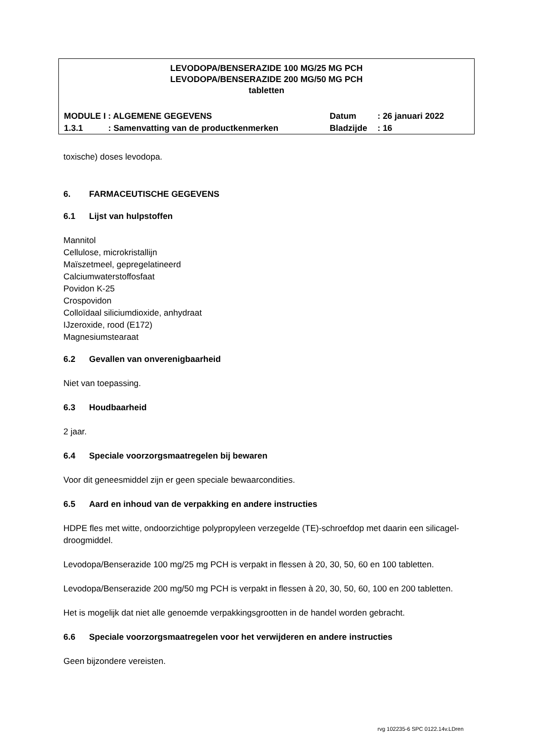LEVODOPA/BENSERAZIDE 100 MG/25 MG PCH
LEVODOPA/BENSERAZIDE 200 MG/50 MG PCH
tabletten
| MODULE I : ALGEMENE GEGEVENS | | Datum | : 26 januari 2022 |
| 1.3.1 | : Samenvatting van de productkenmerken | Bladzijde | : 16 |
toxische) doses levodopa.
6. FARMACEUTISCHE GEGEVENS
6.1 Lijst van hulpstoffen
Mannitol
Cellulose, microkristallijn
Maïszetmeel, gepregelatineerd
Calciumwaterstoffosfaat
Povidon K-25
Crospovidon
Colloïdaal siliciumdioxide, anhydraat
IJzeroxide, rood (E172)
Magnesiumstearaat
6.2 Gevallen van onverenigbaarheid
Niet van toepassing.
6.3 Houdbaarheid
2 jaar.
6.4 Speciale voorzorgsmaatregelen bij bewaren
Voor dit geneesmiddel zijn er geen speciale bewaarcondities.
6.5 Aard en inhoud van de verpakking en andere instructies
HDPE fles met witte, ondoorzichtige polypropyleen verzegelde (TE)-schroefdop met daarin een silicagel-droogmiddel.
Levodopa/Benserazide 100 mg/25 mg PCH is verpakt in flessen à 20, 30, 50, 60 en 100 tabletten.
Levodopa/Benserazide 200 mg/50 mg PCH is verpakt in flessen à 20, 30, 50, 60, 100 en 200 tabletten.
Het is mogelijk dat niet alle genoemde verpakkingsgrootten in de handel worden gebracht.
6.6 Speciale voorzorgsmaatregelen voor het verwijderen en andere instructies
Geen bijzondere vereisten.
rvg 102235-6 SPC 0122.14v.LDren